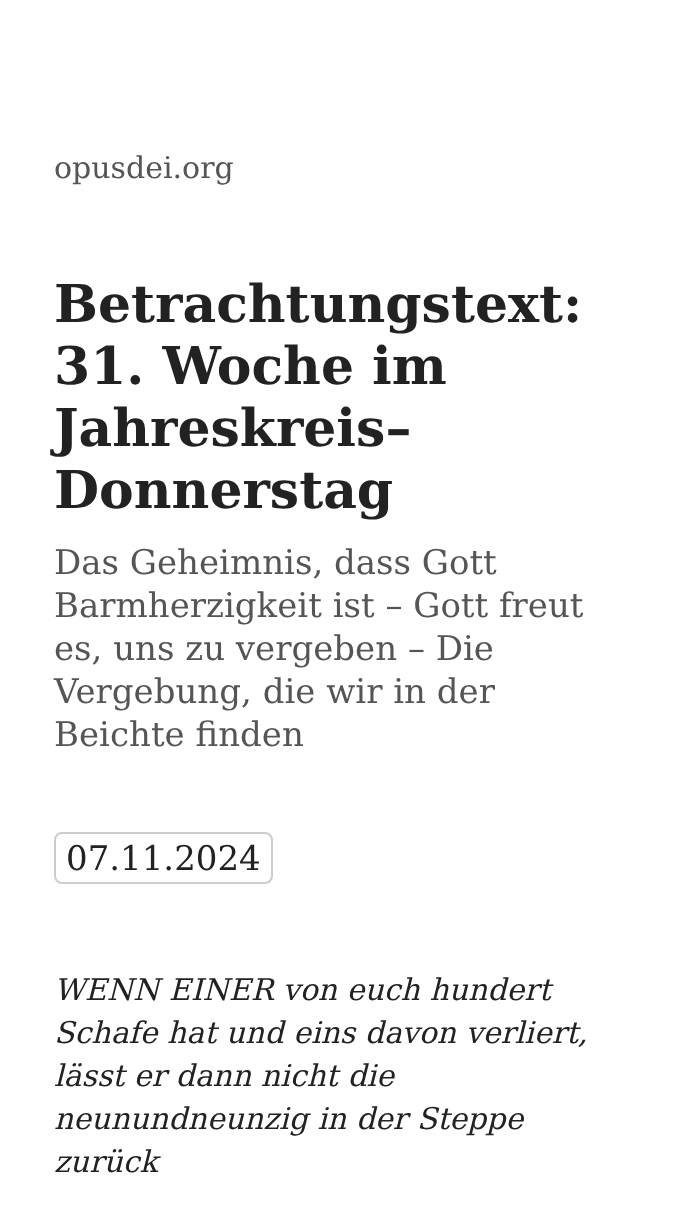opusdei.org
Betrachtungstext: 31. Woche im Jahreskreis– Donnerstag
Das Geheimnis, dass Gott Barmherzigkeit ist – Gott freut es, uns zu vergeben – Die Vergebung, die wir in der Beichte finden
07.11.2024
WENN EINER von euch hundert Schafe hat und eins davon verliert, lässt er dann nicht die neunundneunzig in der Steppe zurück